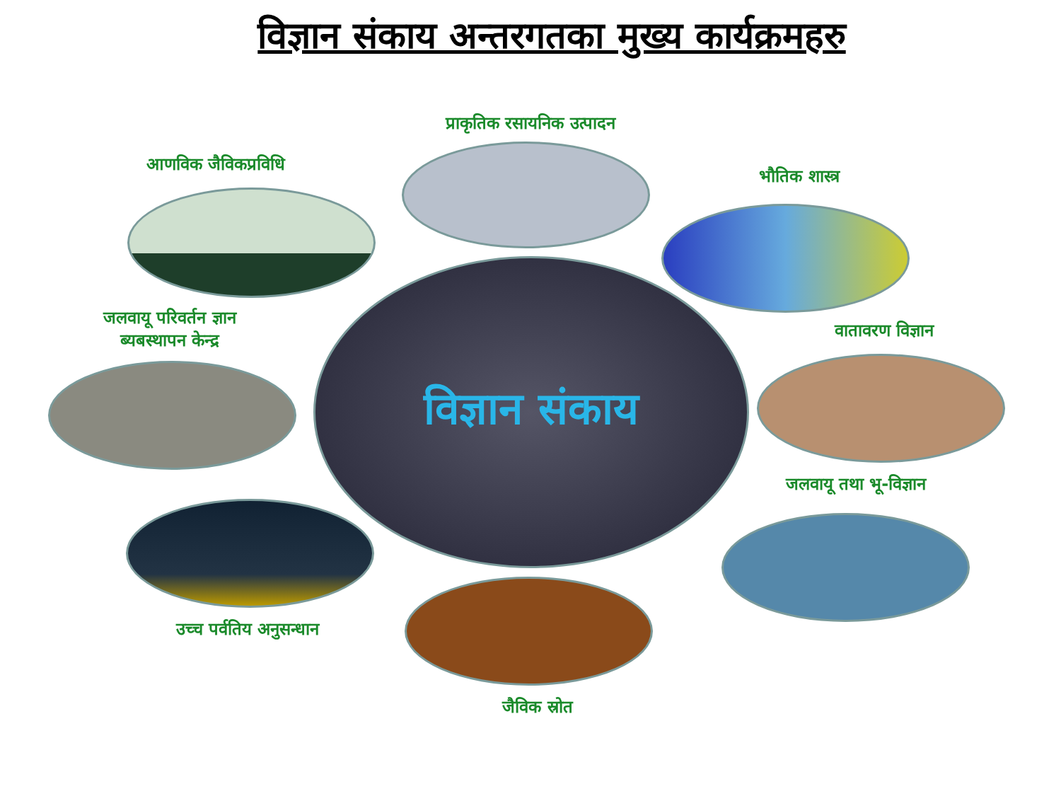विज्ञान संकाय अन्तरगतका मुख्य कार्यक्रमहरु
प्राकृतिक रसायनिक उत्पादन
आणविक जैविकप्रविधि
भौतिक शास्त्र
जलवायू परिवर्तन ज्ञान
ब्यबस्थापन केन्द्र
वातावरण विज्ञान
विज्ञान संकाय
जलवायू तथा भू-विज्ञान
उच्च पर्वतिय अनुसन्धान
जैविक स्रोत